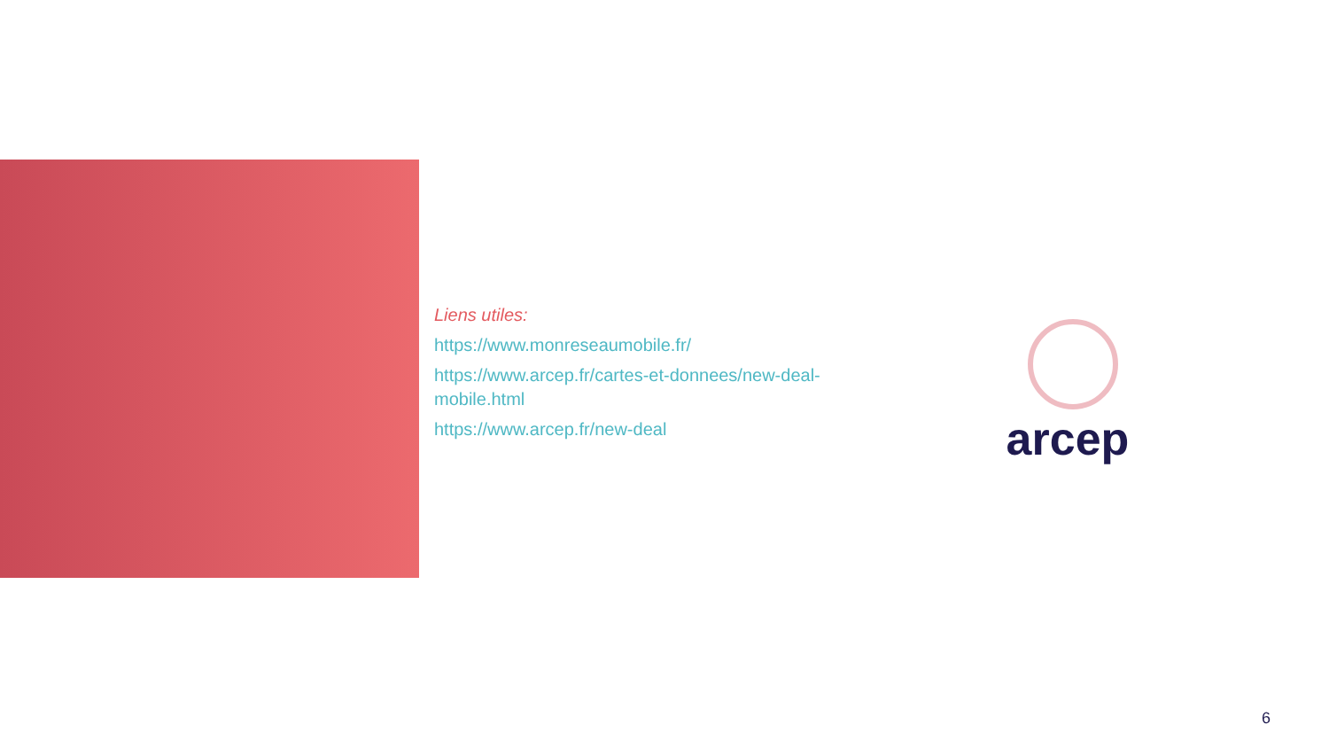Liens utiles:
https://www.monreseaumobile.fr/
https://www.arcep.fr/cartes-et-donnees/new-deal-mobile.html
https://www.arcep.fr/new-deal
arcep
6